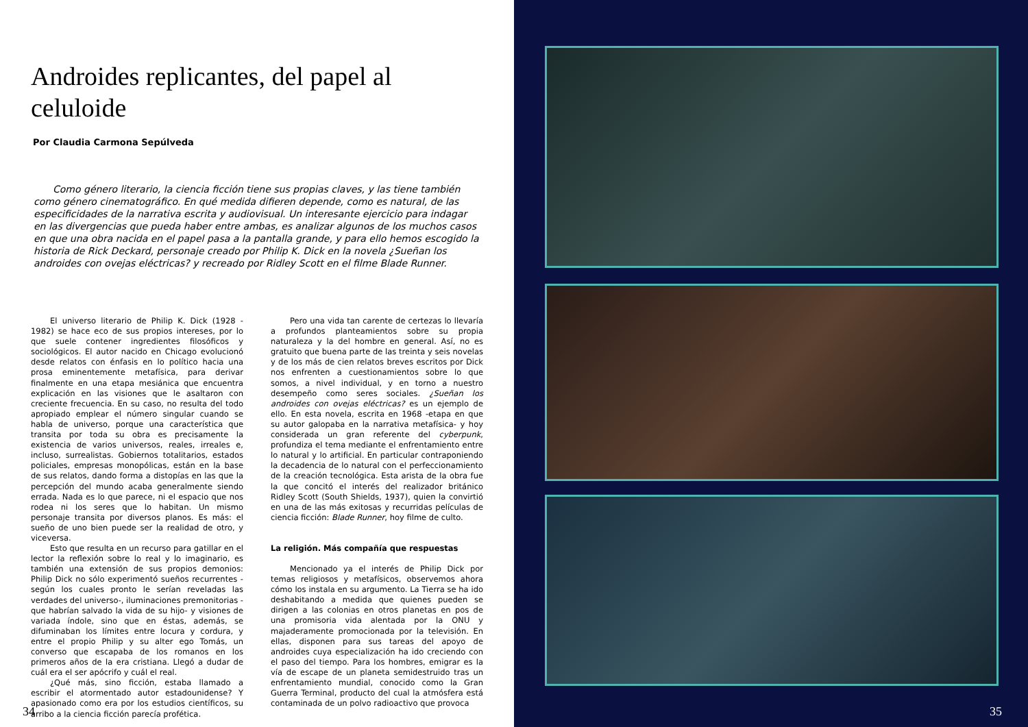Androides replicantes, del papel al celuloide
Por Claudia Carmona Sepúlveda
Como género literario, la ciencia ficción tiene sus propias claves, y las tiene también como género cinematográfico. En qué medida difieren depende, como es natural, de las especificidades de la narrativa escrita y audiovisual. Un interesante ejercicio para indagar en las divergencias que pueda haber entre ambas, es analizar algunos de los muchos casos en que una obra nacida en el papel pasa a la pantalla grande, y para ello hemos escogido la historia de Rick Deckard, personaje creado por Philip K. Dick en la novela ¿Sueñan los androides con ovejas eléctricas? y recreado por Ridley Scott en el filme Blade Runner.
El universo literario de Philip K. Dick (1928 - 1982) se hace eco de sus propios intereses, por lo que suele contener ingredientes filosóficos y sociológicos. El autor nacido en Chicago evolucionó desde relatos con énfasis en lo político hacia una prosa eminentemente metafísica, para derivar finalmente en una etapa mesiánica que encuentra explicación en las visiones que le asaltaron con creciente frecuencia. En su caso, no resulta del todo apropiado emplear el número singular cuando se habla de universo, porque una característica que transita por toda su obra es precisamente la existencia de varios universos, reales, irreales e, incluso, surrealistas. Gobiernos totalitarios, estados policiales, empresas monopólicas, están en la base de sus relatos, dando forma a distopías en las que la percepción del mundo acaba generalmente siendo errada. Nada es lo que parece, ni el espacio que nos rodea ni los seres que lo habitan. Un mismo personaje transita por diversos planos. Es más: el sueño de uno bien puede ser la realidad de otro, y viceversa.
Esto que resulta en un recurso para gatillar en el lector la reflexión sobre lo real y lo imaginario, es también una extensión de sus propios demonios: Philip Dick no sólo experimentó sueños recurrentes -según los cuales pronto le serían reveladas las verdades del universo-, iluminaciones premonitorias -que habrían salvado la vida de su hijo- y visiones de variada índole, sino que en éstas, además, se difuminaban los límites entre locura y cordura, y entre el propio Philip y su alter ego Tomás, un converso que escapaba de los romanos en los primeros años de la era cristiana. Llegó a dudar de cuál era el ser apócrifo y cuál el real.
¿Qué más, sino ficción, estaba llamado a escribir el atormentado autor estadounidense? Y apasionado como era por los estudios científicos, su arribo a la ciencia ficción parecía profética.
Pero una vida tan carente de certezas lo llevaría a profundos planteamientos sobre su propia naturaleza y la del hombre en general. Así, no es gratuito que buena parte de las treinta y seis novelas y de los más de cien relatos breves escritos por Dick nos enfrenten a cuestionamientos sobre lo que somos, a nivel individual, y en torno a nuestro desempeño como seres sociales. ¿Sueñan los androides con ovejas eléctricas? es un ejemplo de ello. En esta novela, escrita en 1968 -etapa en que su autor galopaba en la narrativa metafísica- y hoy considerada un gran referente del cyberpunk, profundiza el tema mediante el enfrentamiento entre lo natural y lo artificial. En particular contraponiendo la decadencia de lo natural con el perfeccionamiento de la creación tecnológica. Esta arista de la obra fue la que concitó el interés del realizador británico Ridley Scott (South Shields, 1937), quien la convirtió en una de las más exitosas y recurridas películas de ciencia ficción: Blade Runner, hoy filme de culto.
La religión. Más compañía que respuestas
Mencionado ya el interés de Philip Dick por temas religiosos y metafísicos, observemos ahora cómo los instala en su argumento. La Tierra se ha ido deshabitando a medida que quienes pueden se dirigen a las colonias en otros planetas en pos de una promisoria vida alentada por la ONU y majaderamente promocionada por la televisión. En ellas, disponen para sus tareas del apoyo de androides cuya especialización ha ido creciendo con el paso del tiempo. Para los hombres, emigrar es la vía de escape de un planeta semidestruido tras un enfrentamiento mundial, conocido como la Gran Guerra Terminal, producto del cual la atmósfera está contaminada de un polvo radioactivo que provoca
34
35